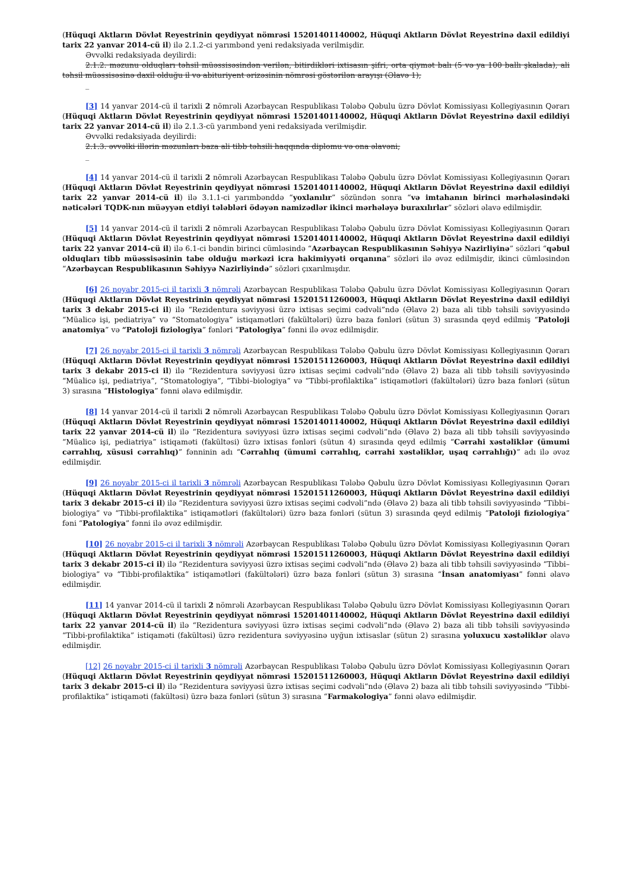(Hüquqi Aktların Dövlət Reyestrinin qeydiyyat nömrəsi 15201401140002, Hüquqi Aktların Dövlət Reyestrinə daxil edildiyi tarix 22 yanvar 2014-cü il) ilə 2.1.2-ci yarımbənd yeni redaksiyada verilmişdir.
Əvvəlki redaksiyada deyilirdi:
2.1.2. məzunu olduqları təhsil müəssisəsindən verilən, bitirdikləri ixtisasın şifri, orta qiymət balı (5 və ya 100 ballı şkalada), ali təhsil müəssisəsinə daxil olduğu il və abituriyent ərizəsinin nömrəsi göstərilən arayışı (Əlavə 1);
_
[3] 14 yanvar 2014-cü il tarixli 2 nömrəli Azərbaycan Respublikası Tələbə Qəbulu üzrə Dövlət Komissiyası Kollegiyasının Qərarı (Hüquqi Aktların Dövlət Reyestrinin qeydiyyat nömrəsi 15201401140002, Hüquqi Aktların Dövlət Reyestrinə daxil edildiyi tarix 22 yanvar 2014-cü il) ilə 2.1.3-cü yarımbənd yeni redaksiyada verilmişdir.
Əvvəlki redaksiyada deyilirdi:
2.1.3. əvvəlki illərin məzunları baza ali tibb təhsili haqqında diplomu və ona əlavəni;
_
[4] 14 yanvar 2014-cü il tarixli 2 nömrəli Azərbaycan Respublikası Tələbə Qəbulu üzrə Dövlət Komissiyası Kollegiyasının Qərarı (Hüquqi Aktların Dövlət Reyestrinin qeydiyyat nömrəsi 15201401140002, Hüquqi Aktların Dövlət Reyestrinə daxil edildiyi tarix 22 yanvar 2014-cü il) ilə 3.1.1-ci yarımbənddə “yoxlanılır” sözündən sonra “və imtahanın birinci mərhələsindəki nəticələri TQDK-nın müəyyən etdiyi tələbləri ödəyən namizədlər ikinci mərhələyə buraxılırlar” sözləri əlavə edilmişdir.
[5] 14 yanvar 2014-cü il tarixli 2 nömrəli Azərbaycan Respublikası Tələbə Qəbulu üzrə Dövlət Komissiyası Kollegiyasının Qərarı (Hüquqi Aktların Dövlət Reyestrinin qeydiyyat nömrəsi 15201401140002, Hüquqi Aktların Dövlət Reyestrinə daxil edildiyi tarix 22 yanvar 2014-cü il) ilə 6.1-ci bəndin birinci cümləsində “Azərbaycan Respublikasının Səhiyyə Nazirliyinə” sözləri “qəbul olduqları tibb müəssisəsinin tabe olduğu mərkəzi icra hakimiyyəti orqanına” sözləri ilə əvəz edilmişdir, ikinci cümləsindən “Azərbaycan Respublikasının Səhiyyə Nazirliyində” sözləri çıxarılmışdır.
[6] 26 noyabr 2015-ci il tarixli 3 nömrəli Azərbaycan Respublikası Tələbə Qəbulu üzrə Dövlət Komissiyası Kollegiyasının Qərarı (Hüquqi Aktların Dövlət Reyestrinin qeydiyyat nömrəsi 15201511260003, Hüquqi Aktların Dövlət Reyestrinə daxil edildiyi tarix 3 dekabr 2015-ci il) ilə “Rezidentura səviyyəsi üzrə ixtisas seçimi cədvəli”ndə (Əlavə 2) baza ali tibb təhsili səviyyəsində “Müalicə işi, pediatriya” və “Stomatologiya” istiqamətləri (fakültələri) üzrə baza fənləri (sütun 3) sırasında qeyd edilmiş “Patoloji anatomiya” və “Patoloji fiziologiya” fənləri “Patologiya” fənni ilə əvəz edilmişdir.
[7] 26 noyabr 2015-ci il tarixli 3 nömrəli Azərbaycan Respublikası Tələbə Qəbulu üzrə Dövlət Komissiyası Kollegiyasının Qərarı (Hüquqi Aktların Dövlət Reyestrinin qeydiyyat nömrəsi 15201511260003, Hüquqi Aktların Dövlət Reyestrinə daxil edildiyi tarix 3 dekabr 2015-ci il) ilə “Rezidentura səviyyəsi üzrə ixtisas seçimi cədvəli”ndə (Əlavə 2) baza ali tibb təhsili səviyyəsində “Müalicə işi, pediatriya”, “Stomatologiya”, “Tibbi–biologiya” və “Tibbi-profilaktika” istiqamətləri (fakültələri) üzrə baza fənləri (sütun 3) sırasına “Histologiya” fənni əlavə edilmişdir.
[8] 14 yanvar 2014-cü il tarixli 2 nömrəli Azərbaycan Respublikası Tələbə Qəbulu üzrə Dövlət Komissiyası Kollegiyasının Qərarı (Hüquqi Aktların Dövlət Reyestrinin qeydiyyat nömrəsi 15201401140002, Hüquqi Aktların Dövlət Reyestrinə daxil edildiyi tarix 22 yanvar 2014-cü il) ilə “Rezidentura səviyyəsi üzrə ixtisas seçimi cədvəli”ndə (Əlavə 2) baza ali tibb təhsili səviyyəsində “Müalicə işi, pediatriya” istiqaməti (fakültəsi) üzrə ixtisas fənləri (sütun 4) sırasında qeyd edilmiş “Cərrahi xəstəliklər (ümumi cərrahlıq, xüsusi cərrahlıq)” fənninin adı “Cərrahlıq (ümumi cərrahlıq, cərrahi xəstəliklər, uşaq cərrahlığı)” adı ilə əvəz edilmişdir.
[9] 26 noyabr 2015-ci il tarixli 3 nömrəli Azərbaycan Respublikası Tələbə Qəbulu üzrə Dövlət Komissiyası Kollegiyasının Qərarı (Hüquqi Aktların Dövlət Reyestrinin qeydiyyat nömrəsi 15201511260003, Hüquqi Aktların Dövlət Reyestrinə daxil edildiyi tarix 3 dekabr 2015-ci il) ilə “Rezidentura səviyyəsi üzrə ixtisas seçimi cədvəli”ndə (Əlavə 2) baza ali tibb təhsili səviyyəsində “Tibbi–biologiya” və “Tibbi-profilaktika” istiqamətləri (fakültələri) üzrə baza fənləri (sütun 3) sırasında qeyd edilmiş “Patoloji fiziologiya” fəni “Patologiya” fənni ilə əvəz edilmişdir.
[10] 26 noyabr 2015-ci il tarixli 3 nömrəli Azərbaycan Respublikası Tələbə Qəbulu üzrə Dövlət Komissiyası Kollegiyasının Qərarı (Hüquqi Aktların Dövlət Reyestrinin qeydiyyat nömrəsi 15201511260003, Hüquqi Aktların Dövlət Reyestrinə daxil edildiyi tarix 3 dekabr 2015-ci il) ilə “Rezidentura səviyyəsi üzrə ixtisas seçimi cədvəli”ndə (Əlavə 2) baza ali tibb təhsili səviyyəsində “Tibbi–biologiya” və “Tibbi-profilaktika” istiqamətləri (fakültələri) üzrə baza fənləri (sütun 3) sırasına “İnsan anatomiyası” fənni əlavə edilmişdir.
[11] 14 yanvar 2014-cü il tarixli 2 nömrəli Azərbaycan Respublikası Tələbə Qəbulu üzrə Dövlət Komissiyası Kollegiyasının Qərarı (Hüquqi Aktların Dövlət Reyestrinin qeydiyyat nömrəsi 15201401140002, Hüquqi Aktların Dövlət Reyestrinə daxil edildiyi tarix 22 yanvar 2014-cü il) ilə “Rezidentura səviyyəsi üzrə ixtisas seçimi cədvəli”ndə (Əlavə 2) baza ali tibb təhsili səviyyəsində “Tibbi-profilaktika” istiqaməti (fakültəsi) üzrə rezidentura səviyyəsinə uyğun ixtisaslar (sütun 2) sırasına yoluxucu xəstəliklər əlavə edilmişdir.
[12] 26 noyabr 2015-ci il tarixli 3 nömrəli Azərbaycan Respublikası Tələbə Qəbulu üzrə Dövlət Komissiyası Kollegiyasının Qərarı (Hüquqi Aktların Dövlət Reyestrinin qeydiyyat nömrəsi 15201511260003, Hüquqi Aktların Dövlət Reyestrinə daxil edildiyi tarix 3 dekabr 2015-ci il) ilə “Rezidentura səviyyəsi üzrə ixtisas seçimi cədvəli”ndə (Əlavə 2) baza ali tibb təhsili səviyyəsində “Tibbi-profilaktika” istiqaməti (fakültəsi) üzrə baza fənləri (sütun 3) sırasına “Farmakologiya” fənni əlavə edilmişdir.